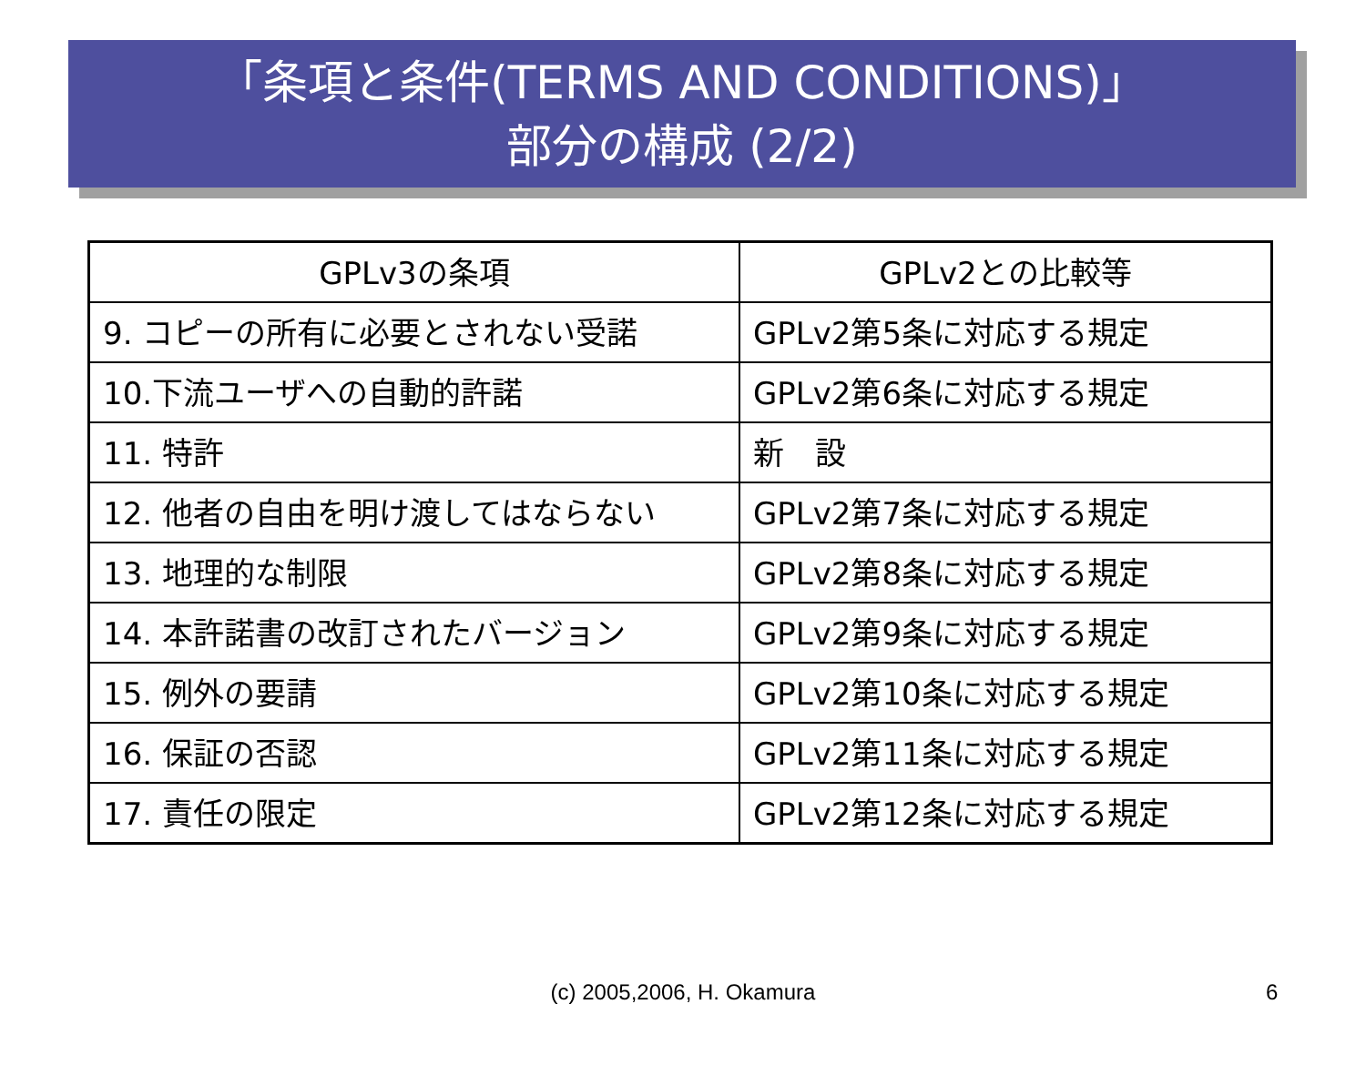「条項と条件(TERMS AND CONDITIONS)」
部分の構成 (2/2)
| GPLv3の条項 | GPLv2との比較等 |
| --- | --- |
| 9. コピーの所有に必要とされない受諾 | GPLv2第5条に対応する規定 |
| 10.下流ユーザへの自動的許諾 | GPLv2第6条に対応する規定 |
| 11. 特許 | 新 設 |
| 12. 他者の自由を明け渡してはならない | GPLv2第7条に対応する規定 |
| 13. 地理的な制限 | GPLv2第8条に対応する規定 |
| 14. 本許諾書の改訂されたバージョン | GPLv2第9条に対応する規定 |
| 15. 例外の要請 | GPLv2第10条に対応する規定 |
| 16. 保証の否認 | GPLv2第11条に対応する規定 |
| 17. 責任の限定 | GPLv2第12条に対応する規定 |
(c) 2005,2006, H. Okamura 6